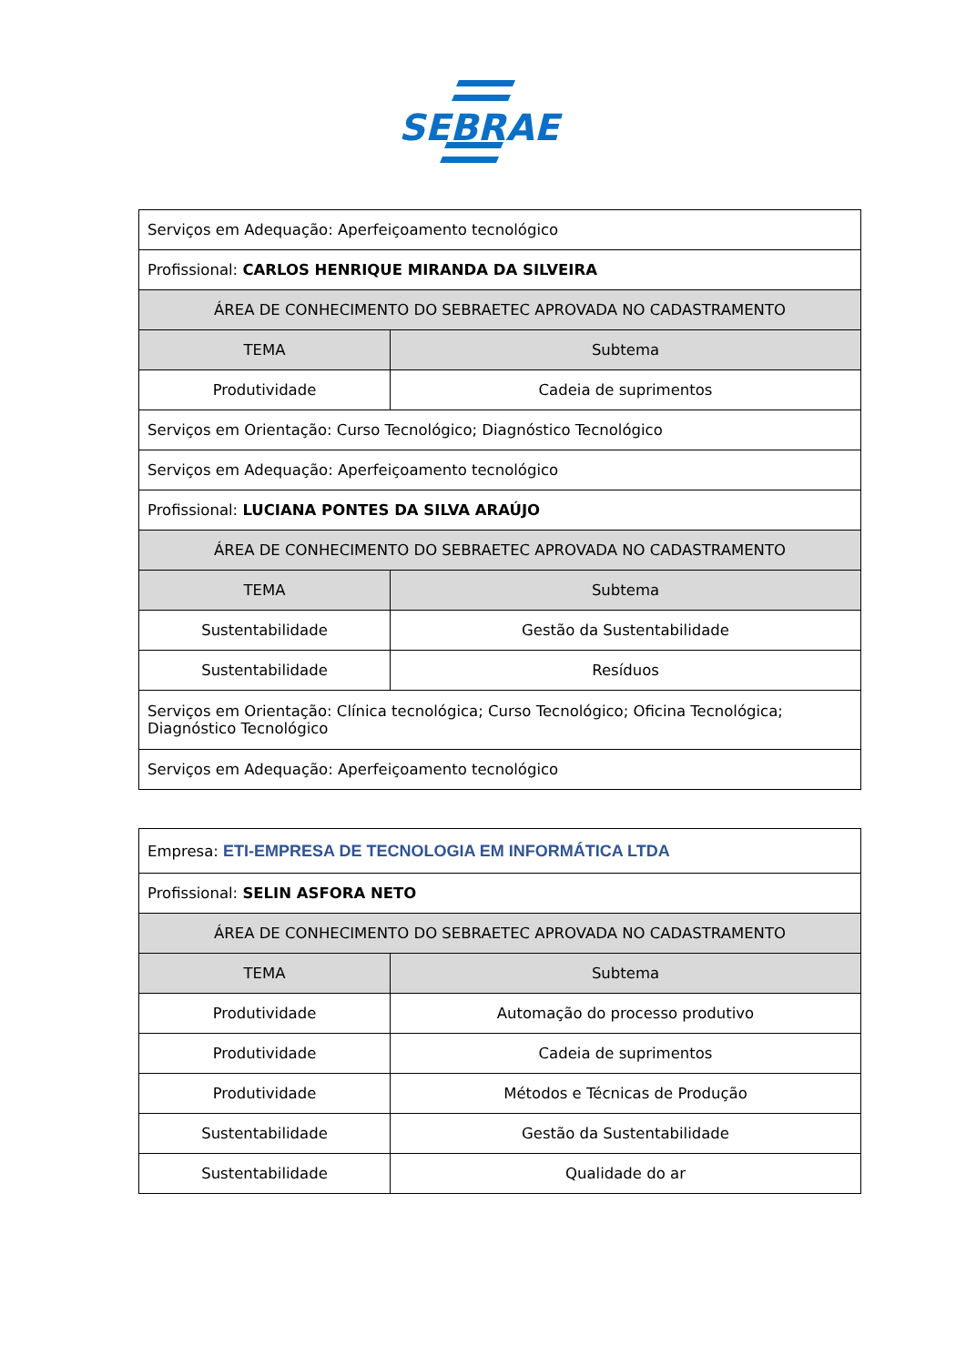SEBRAE
| Serviços em Adequação: Aperfeiçoamento tecnológico | |
| Profissional: CARLOS HENRIQUE MIRANDA DA SILVEIRA | |
| ÁREA DE CONHECIMENTO DO SEBRAETEC APROVADA NO CADASTRAMENTO | |
| TEMA | Subtema |
| Produtividade | Cadeia de suprimentos |
| Serviços em Orientação: Curso Tecnológico; Diagnóstico Tecnológico | |
| Serviços em Adequação: Aperfeiçoamento tecnológico | |
| Profissional: LUCIANA PONTES DA SILVA ARAÚJO | |
| ÁREA DE CONHECIMENTO DO SEBRAETEC APROVADA NO CADASTRAMENTO | |
| TEMA | Subtema |
| Sustentabilidade | Gestão da Sustentabilidade |
| Sustentabilidade | Resíduos |
| Serviços em Orientação: Clínica tecnológica; Curso Tecnológico; Oficina Tecnológica; Diagnóstico Tecnológico | |
| Serviços em Adequação: Aperfeiçoamento tecnológico | |
| Empresa: ETI-EMPRESA DE TECNOLOGIA EM INFORMÁTICA LTDA | |
| Profissional: SELIN ASFORA NETO | |
| ÁREA DE CONHECIMENTO DO SEBRAETEC APROVADA NO CADASTRAMENTO | |
| TEMA | Subtema |
| Produtividade | Automação do processo produtivo |
| Produtividade | Cadeia de suprimentos |
| Produtividade | Métodos e Técnicas de Produção |
| Sustentabilidade | Gestão da Sustentabilidade |
| Sustentabilidade | Qualidade do ar |